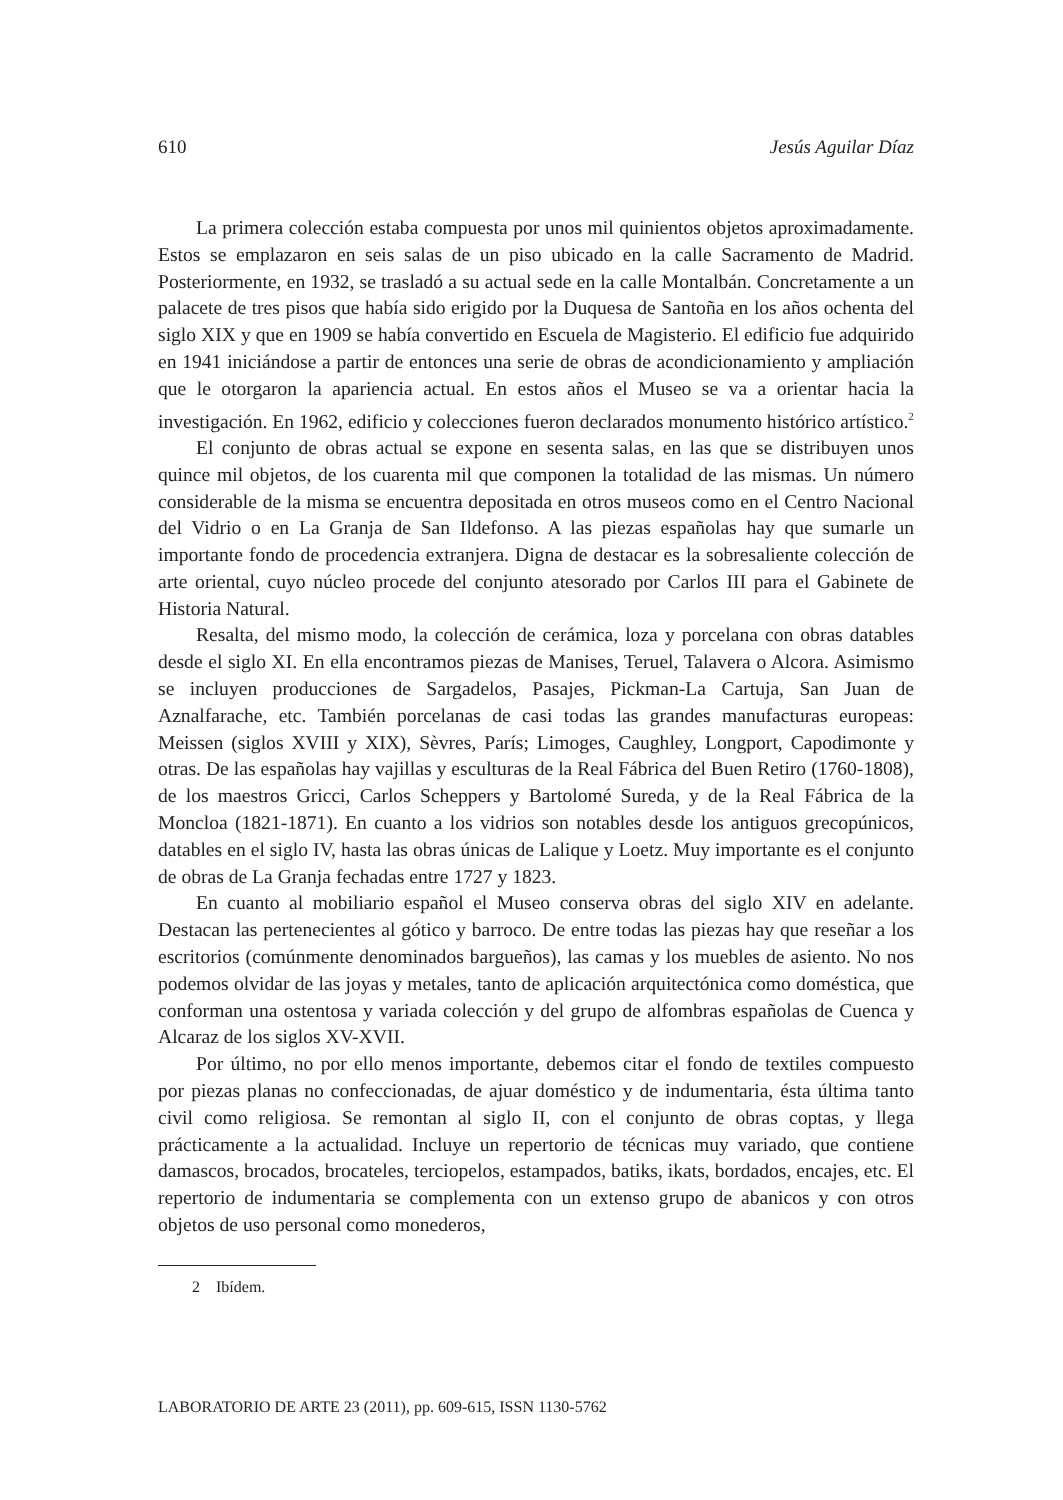610 Jesús Aguilar Díaz
La primera colección estaba compuesta por unos mil quinientos objetos aproximadamente. Estos se emplazaron en seis salas de un piso ubicado en la calle Sacramento de Madrid. Posteriormente, en 1932, se trasladó a su actual sede en la calle Montalbán. Concretamente a un palacete de tres pisos que había sido erigido por la Duquesa de Santoña en los años ochenta del siglo XIX y que en 1909 se había convertido en Escuela de Magisterio. El edificio fue adquirido en 1941 iniciándose a partir de entonces una serie de obras de acondicionamiento y ampliación que le otorgaron la apariencia actual. En estos años el Museo se va a orientar hacia la investigación. En 1962, edificio y colecciones fueron declarados monumento histórico artístico.<sup>2</sup>
El conjunto de obras actual se expone en sesenta salas, en las que se distribuyen unos quince mil objetos, de los cuarenta mil que componen la totalidad de las mismas. Un número considerable de la misma se encuentra depositada en otros museos como en el Centro Nacional del Vidrio o en La Granja de San Ildefonso. A las piezas españolas hay que sumarle un importante fondo de procedencia extranjera. Digna de destacar es la sobresaliente colección de arte oriental, cuyo núcleo procede del conjunto atesorado por Carlos III para el Gabinete de Historia Natural.
Resalta, del mismo modo, la colección de cerámica, loza y porcelana con obras datables desde el siglo XI. En ella encontramos piezas de Manises, Teruel, Talavera o Alcora. Asimismo se incluyen producciones de Sargadelos, Pasajes, Pickman-La Cartuja, San Juan de Aznalfarache, etc. También porcelanas de casi todas las grandes manufacturas europeas: Meissen (siglos XVIII y XIX), Sèvres, París; Limoges, Caughley, Longport, Capodimonte y otras. De las españolas hay vajillas y esculturas de la Real Fábrica del Buen Retiro (1760-1808), de los maestros Gricci, Carlos Scheppers y Bartolomé Sureda, y de la Real Fábrica de la Moncloa (1821-1871). En cuanto a los vidrios son notables desde los antiguos grecopúnicos, datables en el siglo IV, hasta las obras únicas de Lalique y Loetz. Muy importante es el conjunto de obras de La Granja fechadas entre 1727 y 1823.
En cuanto al mobiliario español el Museo conserva obras del siglo XIV en adelante. Destacan las pertenecientes al gótico y barroco. De entre todas las piezas hay que reseñar a los escritorios (comúnmente denominados bargueños), las camas y los muebles de asiento. No nos podemos olvidar de las joyas y metales, tanto de aplicación arquitectónica como doméstica, que conforman una ostentosa y variada colección y del grupo de alfombras españolas de Cuenca y Alcaraz de los siglos XV-XVII.
Por último, no por ello menos importante, debemos citar el fondo de textiles compuesto por piezas planas no confeccionadas, de ajuar doméstico y de indumentaria, ésta última tanto civil como religiosa. Se remontan al siglo II, con el conjunto de obras coptas, y llega prácticamente a la actualidad. Incluye un repertorio de técnicas muy variado, que contiene damascos, brocados, brocateles, terciopelos, estampados, batiks, ikats, bordados, encajes, etc. El repertorio de indumentaria se complementa con un extenso grupo de abanicos y con otros objetos de uso personal como monederos,
2 Ibídem.
LABORATORIO DE ARTE 23 (2011), pp. 609-615, ISSN 1130-5762